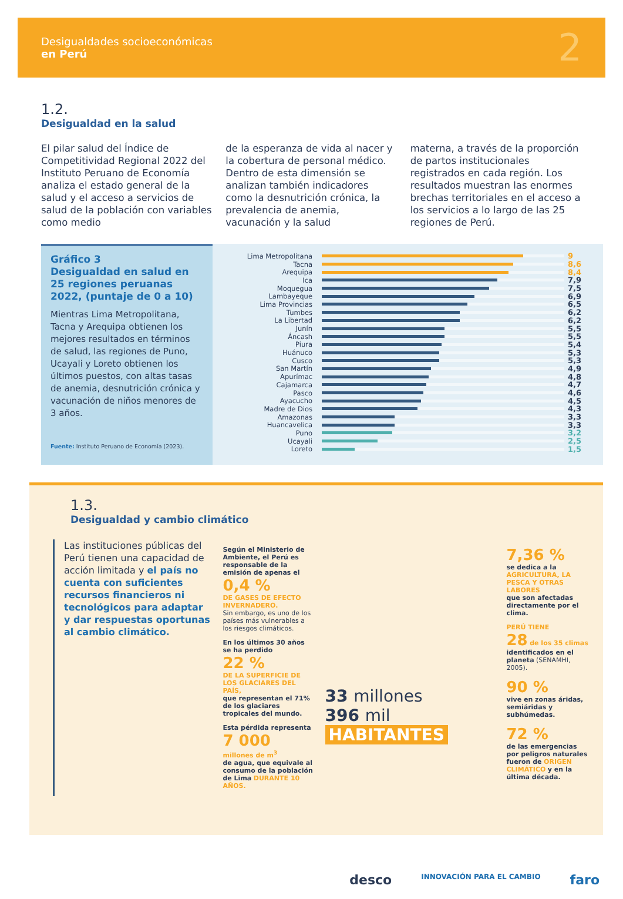Desigualdades socioeconómicas
en Perú
2
1.2.
Desigualdad en la salud
El pilar salud del Índice de Competitividad Regional 2022 del Instituto Peruano de Economía analiza el estado general de la salud y el acceso a servicios de salud de la población con variables como medio
de la esperanza de vida al nacer y la cobertura de personal médico. Dentro de esta dimensión se analizan también indicadores como la desnutrición crónica, la prevalencia de anemia, vacunación y la salud
materna, a través de la proporción de partos institucionales registrados en cada región. Los resultados muestran las enormes brechas territoriales en el acceso a los servicios a lo largo de las 25 regiones de Perú.
Gráfico 3
Desigualdad en salud en 25 regiones peruanas 2022, (puntaje de 0 a 10)
Mientras Lima Metropolitana, Tacna y Arequipa obtienen los mejores resultados en términos de salud, las regiones de Puno, Ucayali y Loreto obtienen los últimos puestos, con altas tasas de anemia, desnutrición crónica y vacunación de niños menores de 3 años.
Fuente: Instituto Peruano de Economía (2023).
Lima Metropolitana 9
Tacna 8,6
Arequipa 8,4
Ica 7,9
Moquegua 7,5
Lambayeque 6,9
Lima Provincias 6,5
Tumbes 6,2
La Libertad 6,2
Junín 5,5
Áncash 5,5
Piura 5,4
Huánuco 5,3
Cusco 5,3
San Martín 4,9
Apurímac 4,8
Cajamarca 4,7
Pasco 4,6
Ayacucho 4,5
Madre de Dios 4,3
Amazonas 3,3
Huancavelica 3,3
Puno 3,2
Ucayali 2,5
Loreto 1,5
1.3.
Desigualdad y cambio climático
Las instituciones públicas del Perú tienen una capacidad de acción limitada y el país no cuenta con suficientes recursos financieros ni tecnológicos para adaptar y dar respuestas oportunas al cambio climático.
Según el Ministerio de Ambiente, el Perú es responsable de la emisión de apenas el
0,4 %
DE GASES DE EFECTO INVERNADERO.
Sin embargo, es uno de los países más vulnerables a los riesgos climáticos.
En los últimos 30 años se ha perdido
22 %
DE LA SUPERFICIE DE LOS GLACIARES DEL PAÍS,
que representan el 71% de los glaciares tropicales del mundo.
Esta pérdida representa
7 000
millones de m<sup>3</sup>
de agua, que equivale al consumo de la población de Lima DURANTE 10 AÑOS.
33 millones
396 mil
HABITANTES
7,36 %
se dedica a la
AGRICULTURA, LA PESCA Y OTRAS LABORES
que son afectadas directamente por el clima.
PERÚ TIENE
28 de los 35 climas
identificados en el planeta (SENAMHI, 2005).
90 %
vive en zonas áridas, semiáridas y subhúmedas.
72 %
de las emergencias por peligros naturales fueron de ORIGEN CLIMÁTICO y en la última década.
desco INNOVACIÓN PARA EL CAMBIO faro